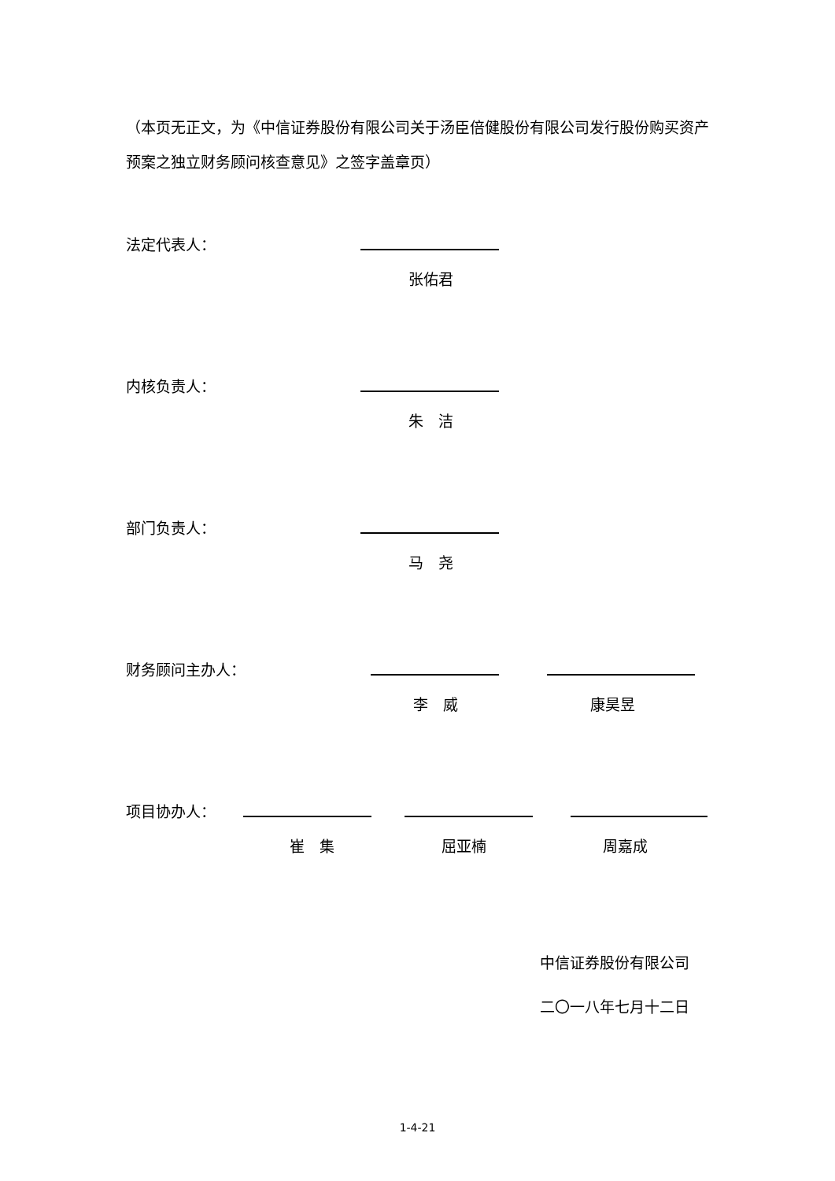（本页无正文，为《中信证券股份有限公司关于汤臣倍健股份有限公司发行股份购买资产预案之独立财务顾问核查意见》之签字盖章页）
法定代表人：
张佑君
内核负责人：
朱　洁
部门负责人：
马　尧
财务顾问主办人：
李　威 康昊昱
项目协办人：
崔　集 屈亚楠 周嘉成
中信证券股份有限公司
二〇一八年七月十二日
1-4-21